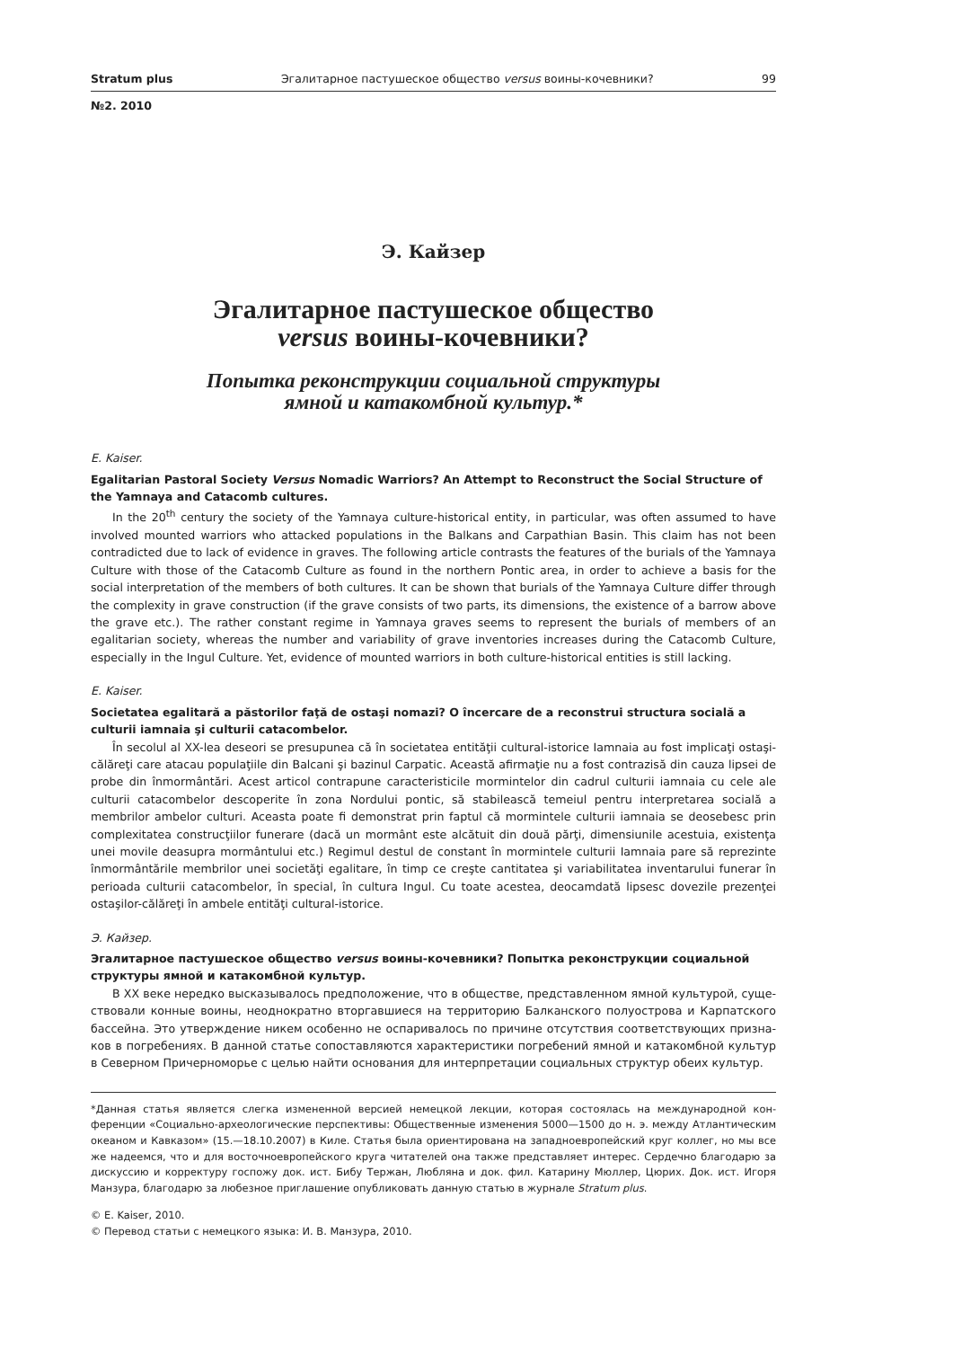Stratum plus Эгалитарное пастушеское общество versus воины-кочевники? 99
№2. 2010
Э. Кайзер
Эгалитарное пастушеское общество
versus воины-кочевники?
Попытка реконструкции социальной структуры
ямной и катакомбной культур.*
E. Kaiser.
Egalitarian Pastoral Society Versus Nomadic Warriors? An Attempt to Reconstruct the Social Structure of the Yamnaya and Catacomb cultures.
In the 20<sup>th</sup> century the society of the Yamnaya culture-historical entity, in particular, was often assumed to have involved mounted warriors who attacked populations in the Balkans and Carpathian Basin. This claim has not been contradicted due to lack of evidence in graves. The following article contrasts the features of the burials of the Yamnaya Culture with those of the Catacomb Culture as found in the northern Pontic area, in order to achieve a basis for the social interpretation of the members of both cultures. It can be shown that burials of the Yamnaya Culture differ through the complexity in grave construction (if the grave consists of two parts, its dimensions, the existence of a barrow above the grave etc.). The rather constant regime in Yamnaya graves seems to represent the burials of members of an egalitarian society, whereas the number and variability of grave inventories increases during the Catacomb Culture, especially in the Ingul Culture. Yet, evidence of mounted warriors in both culture-historical entities is still lacking.
E. Kaiser.
Societatea egalitară a păstorilor faţă de ostaşi nomazi? O încercare de a reconstrui structura socială a culturii iamnaia şi culturii catacombelor.
În secolul al XX-lea deseori se presupunea că în societatea entităţii cultural-istorice Iamnaia au fost implicaţi ostaşi-călăreţi care atacau populaţiile din Balcani şi bazinul Carpatic. Această afirmaţie nu a fost contrazisă din cauza lipsei de probe din înmormântări. Acest articol contrapune caracteristicile mormintelor din cadrul culturii iamnaia cu cele ale culturii catacombelor descoperite în zona Nordului pontic, să stabilească temeiul pentru interpretarea socială a membrilor ambelor culturi. Aceasta poate fi demonstrat prin faptul că mormintele culturii iamnaia se deosebesc prin complexitatea construcţiilor funerare (dacă un mormânt este alcătuit din două părţi, dimensiunile acestuia, existenţa unei movile deasupra mormântului etc.) Regimul destul de constant în mormintele culturii Iamnaia pare să reprezinte înmormântările membrilor unei societăţi egalitare, în timp ce creşte cantitatea şi variabilitatea inventarului funerar în perioada culturii catacombelor, în special, în cultura Ingul. Cu toate acestea, deocamdată lipsesc dovezile prezenţei ostaşilor-călăreţi în ambele entităţi cultural-istorice.
Э. Кайзер.
Эгалитарное пастушеское общество versus воины-кочевники? Попытка реконструкции социаль­ной структуры ямной и катакомбной культур.
В XX веке нередко высказывалось предположение, что в обществе, представленном ямной культурой, суще­ствовали конные воины, неоднократно вторгавшиеся на территорию Балканского полуострова и Карпатского бассейна. Это утверждение никем особенно не оспаривалось по причине отсутствия соответствующих призна­ков в погребениях. В данной статье сопоставляются характеристики погребений ямной и катакомбной культур в Северном Причерноморье с целью найти основания для интерпретации социальных структур обеих культур.
*Данная статья является слегка измененной версией немецкой лекции, которая состоялась на международной кон­ференции «Социально-археологические перспективы: Общественные изменения 5000—1500 до н. э. между Атлантиче­ским океаном и Кавказом» (15.—18.10.2007) в Киле. Статья была ориентирована на западноевропейский круг коллег, но мы все же надеемся, что и для восточноевропейского круга читателей она также представляет интерес. Сердечно благодарю за дискуссию и корректуру госпожу док. ист. Бибу Тержан, Любляна и док. фил. Катарину Мюллер, Цюрих. Док. ист. Игоря Манзура, благодарю за любезное приглашение опубликовать данную статью в журнале Stratum plus.
© E. Kaiser, 2010.
© Перевод статьи с немецкого языка: И. В. Манзура, 2010.